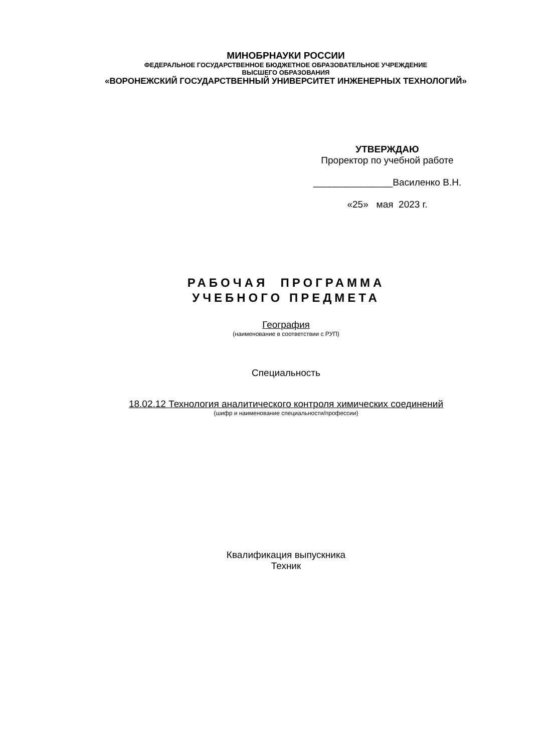МИНОБРНАУКИ РОССИИ
ФЕДЕРАЛЬНОЕ ГОСУДАРСТВЕННОЕ БЮДЖЕТНОЕ ОБРАЗОВАТЕЛЬНОЕ УЧРЕЖДЕНИЕ
ВЫСШЕГО ОБРАЗОВАНИЯ
«ВОРОНЕЖСКИЙ ГОСУДАРСТВЕННЫЙ УНИВЕРСИТЕТ ИНЖЕНЕРНЫХ ТЕХНОЛОГИЙ»
УТВЕРЖДАЮ
Проректор по учебной работе
_______________Василенко В.Н.
«25» мая 2023 г.
РАБОЧАЯ ПРОГРАММА
УЧЕБНОГО ПРЕДМЕТА
География
(наименование в соответствии с РУП)
Специальность
18.02.12 Технология аналитического контроля химических соединений
(шифр и наименование специальности/профессии)
Квалификация выпускника
Техник